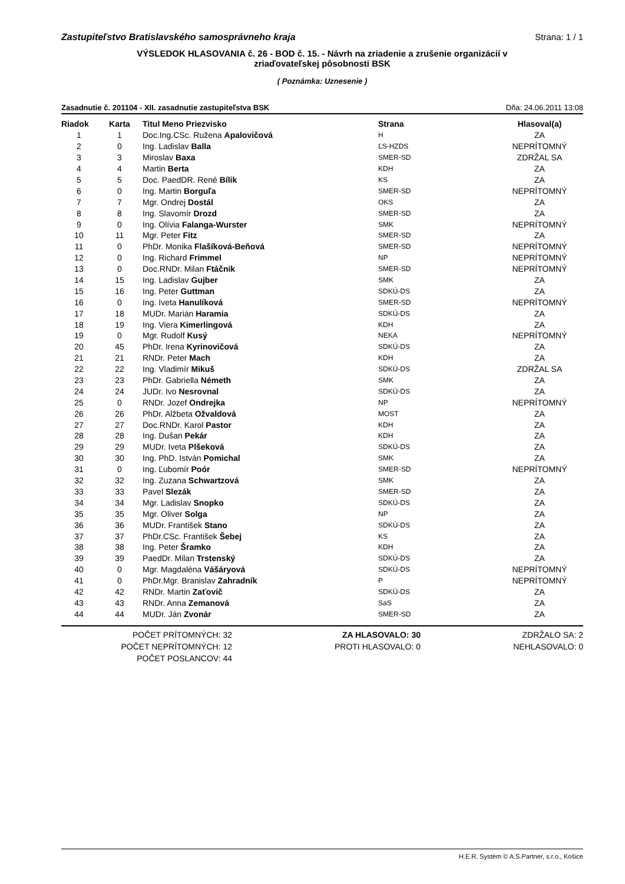Zastupiteľstvo Bratislavského samosprávneho kraja Strana: 1 / 1
VÝSLEDOK HLASOVANIA č. 26 - BOD č. 15. - Návrh na zriadenie a zrušenie organizácií v
zriaďovateľskej pôsobnosti BSK
( Poznámka: Uznesenie )
Zasadnutie č. 201104 - XII. zasadnutie zastupiteľstva BSK Dňa: 24.06.2011 13:08
| Riadok | Karta | Titul Meno Priezvisko | Strana | Hlasoval(a) |
| --- | --- | --- | --- | --- |
| 1 | 1 | Doc.Ing.CSc. Ružena Apalovičová | H | ZA |
| 2 | 0 | Ing. Ladislav Balla | ĽS-HZDS | NEPRÍTOMNÝ |
| 3 | 3 | Miroslav Baxa | SMER-SD | ZDRŽAL SA |
| 4 | 4 | Martin Berta | KDH | ZA |
| 5 | 5 | Doc. PaedDR. René Bílik | KS | ZA |
| 6 | 0 | Ing. Martin Borguľa | SMER-SD | NEPRÍTOMNÝ |
| 7 | 7 | Mgr. Ondrej Dostál | OKS | ZA |
| 8 | 8 | Ing. Slavomír Drozd | SMER-SD | ZA |
| 9 | 0 | Ing. Olívia Falanga-Wurster | SMK | NEPRÍTOMNÝ |
| 10 | 11 | Mgr. Peter Fitz | SMER-SD | ZA |
| 11 | 0 | PhDr. Monika Flašíková-Beňová | SMER-SD | NEPRÍTOMNÝ |
| 12 | 0 | Ing. Richard Frimmel | NP | NEPRÍTOMNÝ |
| 13 | 0 | Doc.RNDr. Milan Ftáčnik | SMER-SD | NEPRÍTOMNÝ |
| 14 | 15 | Ing. Ladislav Gujber | SMK | ZA |
| 15 | 16 | Ing. Peter Guttman | SDKÚ-DS | ZA |
| 16 | 0 | Ing. Iveta Hanulíková | SMER-SD | NEPRÍTOMNÝ |
| 17 | 18 | MUDr. Marián Haramia | SDKÚ-DS | ZA |
| 18 | 19 | Ing. Viera Kimerlingová | KDH | ZA |
| 19 | 0 | Mgr. Rudolf Kusý | NEKA | NEPRÍTOMNÝ |
| 20 | 45 | PhDr. Irena Kyrinovičová | SDKÚ-DS | ZA |
| 21 | 21 | RNDr. Peter Mach | KDH | ZA |
| 22 | 22 | Ing. Vladimír Mikuš | SDKÚ-DS | ZDRŽAL SA |
| 23 | 23 | PhDr. Gabriella Németh | SMK | ZA |
| 24 | 24 | JUDr. Ivo Nesrovnal | SDKÚ-DS | ZA |
| 25 | 0 | RNDr. Jozef Ondrejka | NP | NEPRÍTOMNÝ |
| 26 | 26 | PhDr. Alžbeta Ožvaldová | MOST | ZA |
| 27 | 27 | Doc.RNDr. Karol Pastor | KDH | ZA |
| 28 | 28 | Ing. Dušan Pekár | KDH | ZA |
| 29 | 29 | MUDr. Iveta Plšeková | SDKÚ-DS | ZA |
| 30 | 30 | Ing. PhD. István Pomichal | SMK | ZA |
| 31 | 0 | Ing. Ľubomír Poór | SMER-SD | NEPRÍTOMNÝ |
| 32 | 32 | Ing. Zuzana Schwartzová | SMK | ZA |
| 33 | 33 | Pavel Slezák | SMER-SD | ZA |
| 34 | 34 | Mgr. Ladislav Snopko | SDKÚ-DS | ZA |
| 35 | 35 | Mgr. Oliver Solga | NP | ZA |
| 36 | 36 | MUDr. František Stano | SDKÚ-DS | ZA |
| 37 | 37 | PhDr.CSc. František Šebej | KS | ZA |
| 38 | 38 | Ing. Peter Šramko | KDH | ZA |
| 39 | 39 | PaedDr. Milan Trstenský | SDKÚ-DS | ZA |
| 40 | 0 | Mgr. Magdaléna Vášáryová | SDKÚ-DS | NEPRÍTOMNÝ |
| 41 | 0 | PhDr.Mgr. Branislav Zahradník | P | NEPRÍTOMNÝ |
| 42 | 42 | RNDr. Martin Zaťovič | SDKÚ-DS | ZA |
| 43 | 43 | RNDr. Anna Zemanová | SaS | ZA |
| 44 | 44 | MUDr. Ján Zvonár | SMER-SD | ZA |
POČET PRÍTOMNÝCH: 32
POČET NEPRÍTOMNÝCH: 12
POČET POSLANCOV: 44
ZA HLASOVALO: 30
PROTI HLASOVALO: 0
ZDRŽALO SA: 2
NEHLASOVALO: 0
H.E.R. Systém © A.S.Partner, s.r.o., Košice